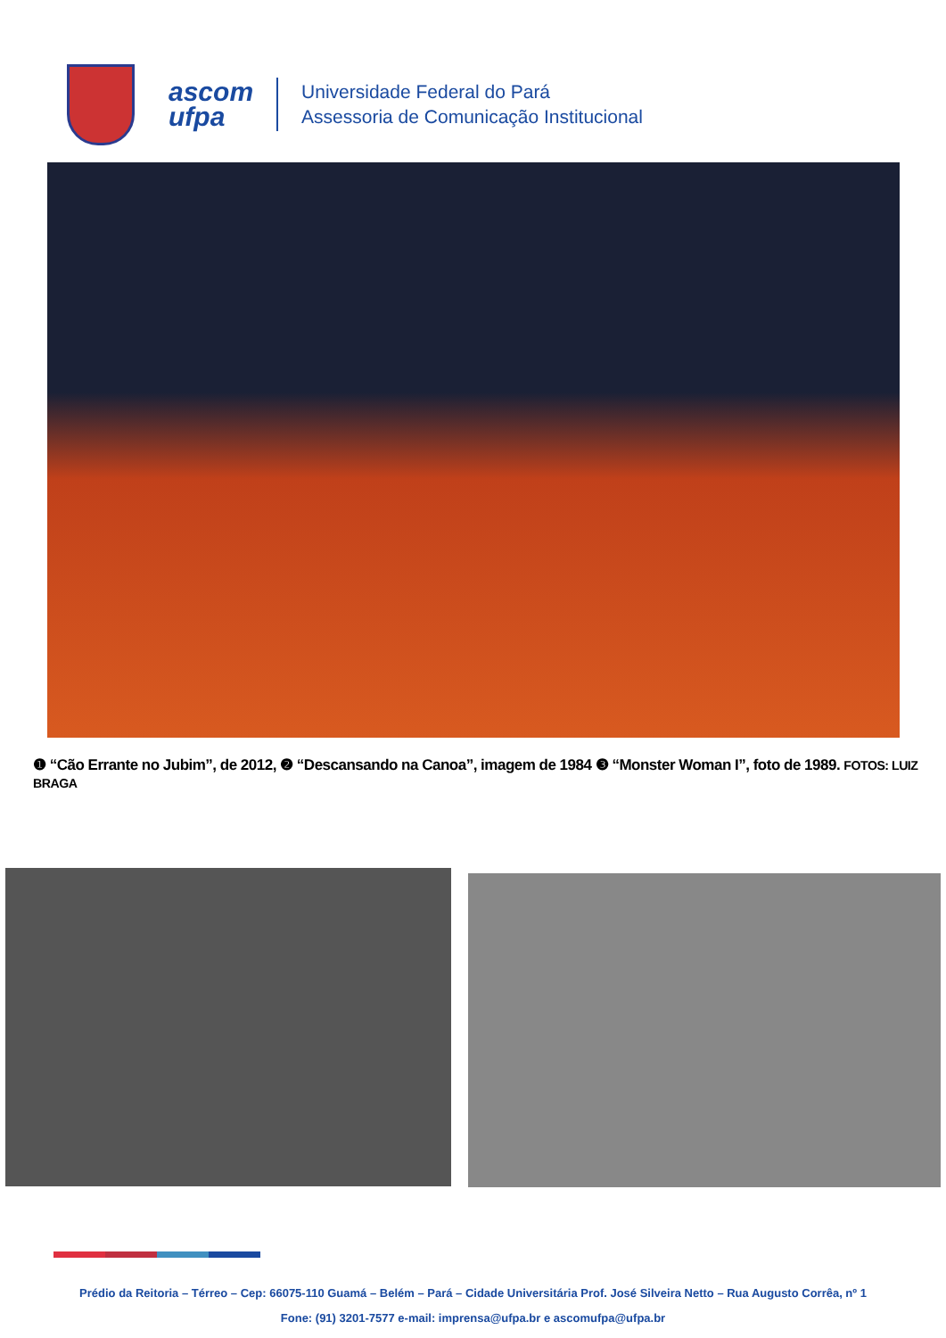ascom
ufpa
Universidade Federal do Pará
Assessoria de Comunicação Institucional
❶ “Cão Errante no Jubim”, de 2012, ❷ “Descansando na Canoa”, imagem de 1984 ❸ “Monster Woman I”, foto de 1989. FOTOS: LUIZ BRAGA
Prédio da Reitoria – Térreo – Cep: 66075-110 Guamá – Belém – Pará – Cidade Universitária Prof. José Silveira Netto – Rua Augusto Corrêa, nº 1
Fone: (91) 3201-7577 e-mail: imprensa@ufpa.br e ascomufpa@ufpa.br